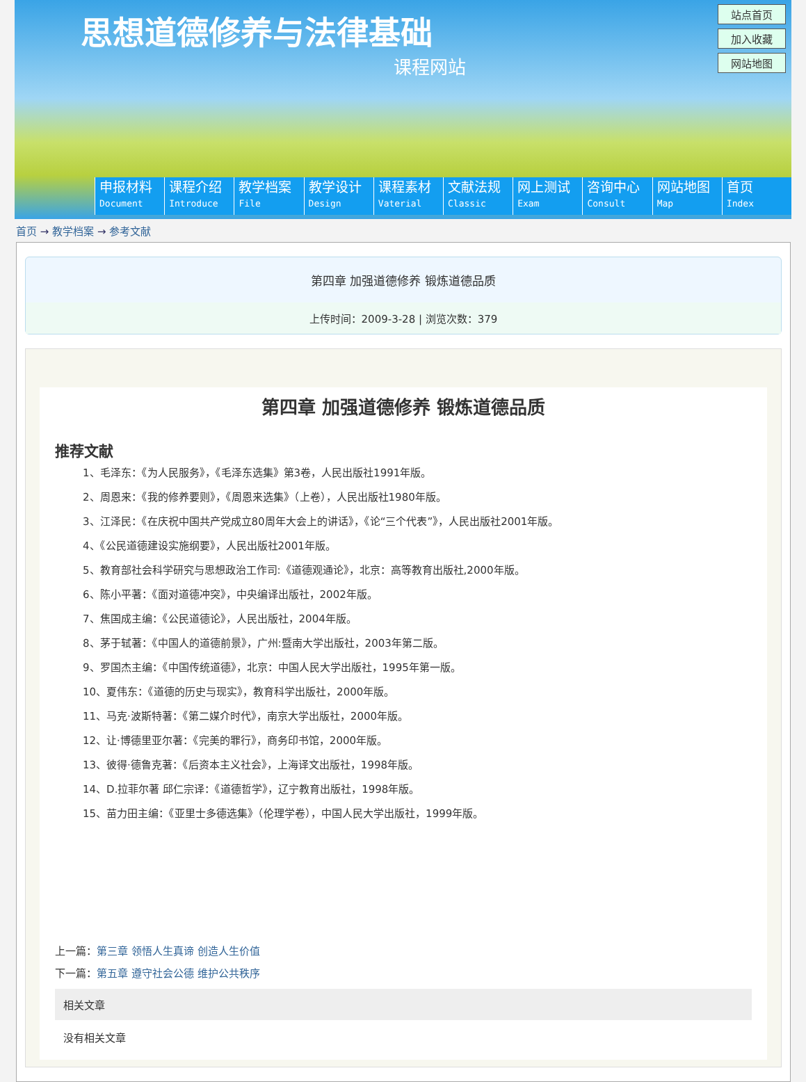思想道德修养与法律基础
课程网站
站点首页
加入收藏
网站地图
申报材料
Document
课程介绍
Introduce
教学档案
File
教学设计
Design
课程素材
Vaterial
文献法规
Classic
网上测试
Exam
咨询中心
Consult
网站地图
Map
首页
Index
首页 → 教学档案 → 参考文献
第四章 加强道德修养 锻炼道德品质
上传时间：2009-3-28 | 浏览次数：379
第四章 加强道德修养 锻炼道德品质
推荐文献
1、毛泽东：《为人民服务》，《毛泽东选集》第3卷，人民出版社1991年版。
2、周恩来：《我的修养要则》，《周恩来选集》（上卷），人民出版社1980年版。
3、江泽民：《在庆祝中国共产党成立80周年大会上的讲话》，《论“三个代表”》，人民出版社2001年版。
4、《公民道德建设实施纲要》，人民出版社2001年版。
5、教育部社会科学研究与思想政治工作司:《道德观通论》，北京：高等教育出版社,2000年版。
6、陈小平著：《面对道德冲突》，中央编译出版社，2002年版。
7、焦国成主编：《公民道德论》，人民出版社，2004年版。
8、茅于轼著：《中国人的道德前景》，广州:暨南大学出版社，2003年第二版。
9、罗国杰主编：《中国传统道德》，北京：中国人民大学出版社，1995年第一版。
10、夏伟东：《道德的历史与现实》，教育科学出版社，2000年版。
11、马克·波斯特著：《第二媒介时代》，南京大学出版社，2000年版。
12、让·博德里亚尔著：《完美的罪行》，商务印书馆，2000年版。
13、彼得·德鲁克著：《后资本主义社会》，上海译文出版社，1998年版。
14、D.拉菲尔著 邱仁宗译：《道德哲学》，辽宁教育出版社，1998年版。
15、苗力田主编：《亚里士多德选集》（伦理学卷），中国人民大学出版社，1999年版。
上一篇：第三章 领悟人生真谛 创造人生价值
下一篇：第五章 遵守社会公德 维护公共秩序
相关文章
没有相关文章